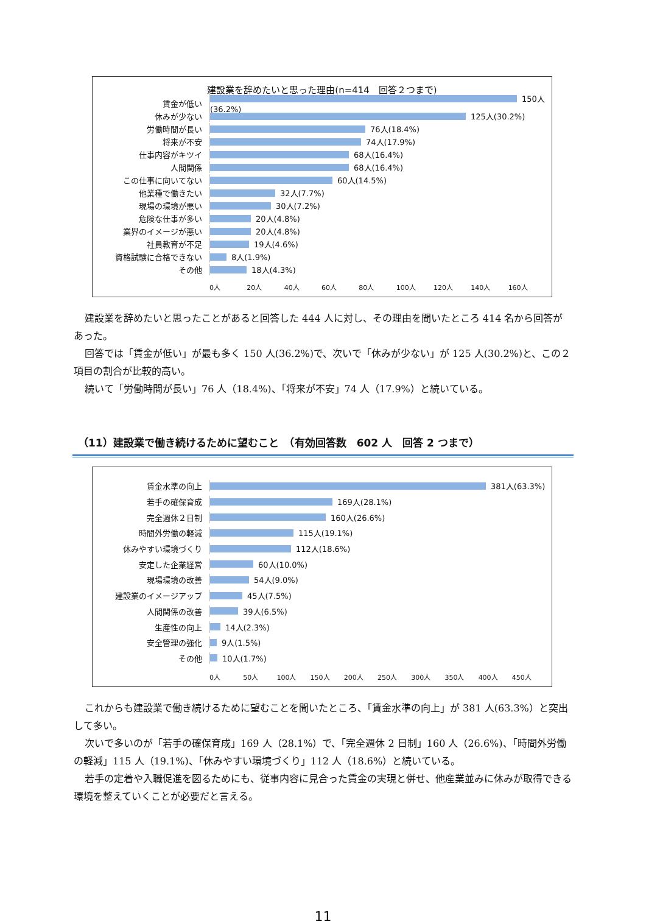建設業を辞めたいと思った理由(n=414　回答２つまで)
賃金が低い 150人(36.2%)
休みが少ない 125人(30.2%)
労働時間が長い 76人(18.4%)
将来が不安 74人(17.9%)
仕事内容がキツイ 68人(16.4%)
人間関係 68人(16.4%)
この仕事に向いてない 60人(14.5%)
他業種で働きたい 32人(7.7%)
現場の環境が悪い 30人(7.2%)
危険な仕事が多い 20人(4.8%)
業界のイメージが悪い 20人(4.8%)
社員教育が不足 19人(4.6%)
資格試験に合格できない 8人(1.9%)
その他 18人(4.3%)
0人 20人 40人 60人 80人 100人 120人 140人 160人
建設業を辞めたいと思ったことがあると回答した 444 人に対し、その理由を聞いたところ 414 名から回答があった。
回答では「賃金が低い」が最も多く 150 人(36.2%)で、次いで「休みが少ない」が 125 人(30.2%)と、この２項目の割合が比較的高い。
続いて「労働時間が長い」76 人（18.4%)、「将来が不安」74 人（17.9%）と続いている。
（11）建設業で働き続けるために望むこと　（有効回答数　602 人　回答 2 つまで）
賃金水準の向上 381人(63.3%)
若手の確保育成 169人(28.1%)
完全週休２日制 160人(26.6%)
時間外労働の軽減 115人(19.1%)
休みやすい環境づくり 112人(18.6%)
安定した企業経営 60人(10.0%)
現場環境の改善 54人(9.0%)
建設業のイメージアップ 45人(7.5%)
人間関係の改善 39人(6.5%)
生産性の向上 14人(2.3%)
安全管理の強化 9人(1.5%)
その他 10人(1.7%)
0人 50人 100人 150人 200人 250人 300人 350人 400人 450人
これからも建設業で働き続けるために望むことを聞いたところ、「賃金水準の向上」が 381 人(63.3%）と突出して多い。
次いで多いのが「若手の確保育成」169 人（28.1%）で、「完全週休 2 日制」160 人（26.6%)、「時間外労働の軽減」115 人（19.1%)、「休みやすい環境づくり」112 人（18.6%）と続いている。
若手の定着や入職促進を図るためにも、従事内容に見合った賃金の実現と併せ、他産業並みに休みが取得できる環境を整えていくことが必要だと言える。
11